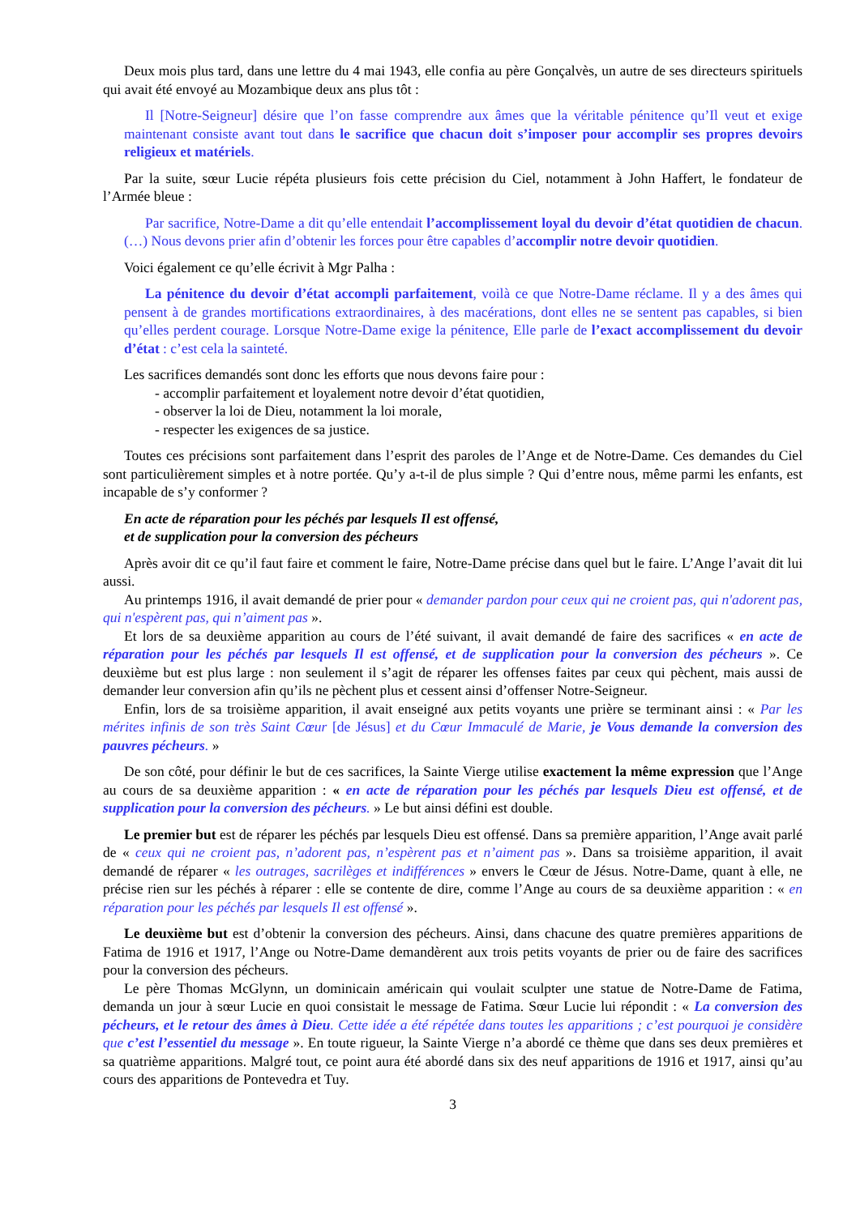Deux mois plus tard, dans une lettre du 4 mai 1943, elle confia au père Gonçalvès, un autre de ses directeurs spirituels qui avait été envoyé au Mozambique deux ans plus tôt :
Il [Notre-Seigneur] désire que l’on fasse comprendre aux âmes que la véritable pénitence qu’Il veut et exige maintenant consiste avant tout dans le sacrifice que chacun doit s’imposer pour accomplir ses propres devoirs religieux et matériels.
Par la suite, sœur Lucie répéta plusieurs fois cette précision du Ciel, notamment à John Haffert, le fondateur de l’Armée bleue :
Par sacrifice, Notre-Dame a dit qu’elle entendait l’accomplissement loyal du devoir d’état quotidien de chacun. (…) Nous devons prier afin d’obtenir les forces pour être capables d’accomplir notre devoir quotidien.
Voici également ce qu’elle écrivit à Mgr Palha :
La pénitence du devoir d’état accompli parfaitement, voilà ce que Notre-Dame réclame. Il y a des âmes qui pensent à de grandes mortifications extraordinaires, à des macérations, dont elles ne se sentent pas capables, si bien qu’elles perdent courage. Lorsque Notre-Dame exige la pénitence, Elle parle de l’exact accomplissement du devoir d’état : c’est cela la sainteté.
Les sacrifices demandés sont donc les efforts que nous devons faire pour :
- accomplir parfaitement et loyalement notre devoir d’état quotidien,
- observer la loi de Dieu, notamment la loi morale,
- respecter les exigences de sa justice.
Toutes ces précisions sont parfaitement dans l’esprit des paroles de l’Ange et de Notre-Dame. Ces demandes du Ciel sont particulièrement simples et à notre portée. Qu’y a-t-il de plus simple ? Qui d’entre nous, même parmi les enfants, est incapable de s’y conformer ?
En acte de réparation pour les péchés par lesquels Il est offensé,
et de supplication pour la conversion des pécheurs
Après avoir dit ce qu’il faut faire et comment le faire, Notre-Dame précise dans quel but le faire. L’Ange l’avait dit lui aussi.
Au printemps 1916, il avait demandé de prier pour « demander pardon pour ceux qui ne croient pas, qui n'adorent pas, qui n'espèrent pas, qui n’aiment pas ».
Et lors de sa deuxième apparition au cours de l’été suivant, il avait demandé de faire des sacrifices « en acte de réparation pour les péchés par lesquels Il est offensé, et de supplication pour la conversion des pécheurs ». Ce deuxième but est plus large : non seulement il s’agit de réparer les offenses faites par ceux qui pèchent, mais aussi de demander leur conversion afin qu’ils ne pèchent plus et cessent ainsi d’offenser Notre-Seigneur.
Enfin, lors de sa troisième apparition, il avait enseigné aux petits voyants une prière se terminant ainsi : « Par les mérites infinis de son très Saint Cœur [de Jésus] et du Cœur Immaculé de Marie, je Vous demande la conversion des pauvres pécheurs. »
De son côté, pour définir le but de ces sacrifices, la Sainte Vierge utilise exactement la même expression que l’Ange au cours de sa deuxième apparition : « en acte de réparation pour les péchés par lesquels Dieu est offensé, et de supplication pour la conversion des pécheurs. » Le but ainsi défini est double.
Le premier but est de réparer les péchés par lesquels Dieu est offensé. Dans sa première apparition, l’Ange avait parlé de « ceux qui ne croient pas, n’adorent pas, n’espèrent pas et n’aiment pas ». Dans sa troisième apparition, il avait demandé de réparer « les outrages, sacrilèges et indifférences » envers le Cœur de Jésus. Notre-Dame, quant à elle, ne précise rien sur les péchés à réparer : elle se contente de dire, comme l’Ange au cours de sa deuxième apparition : « en réparation pour les péchés par lesquels Il est offensé ».
Le deuxième but est d’obtenir la conversion des pécheurs. Ainsi, dans chacune des quatre premières apparitions de Fatima de 1916 et 1917, l’Ange ou Notre-Dame demandèrent aux trois petits voyants de prier ou de faire des sacrifices pour la conversion des pécheurs.
Le père Thomas McGlynn, un dominicain américain qui voulait sculpter une statue de Notre-Dame de Fatima, demanda un jour à sœur Lucie en quoi consistait le message de Fatima. Sœur Lucie lui répondit : « La conversion des pécheurs, et le retour des âmes à Dieu. Cette idée a été répétée dans toutes les apparitions ; c’est pourquoi je considère que c’est l’essentiel du message ». En toute rigueur, la Sainte Vierge n’a abordé ce thème que dans ses deux premières et sa quatrième apparitions. Malgré tout, ce point aura été abordé dans six des neuf apparitions de 1916 et 1917, ainsi qu’au cours des apparitions de Pontevedra et Tuy.
3